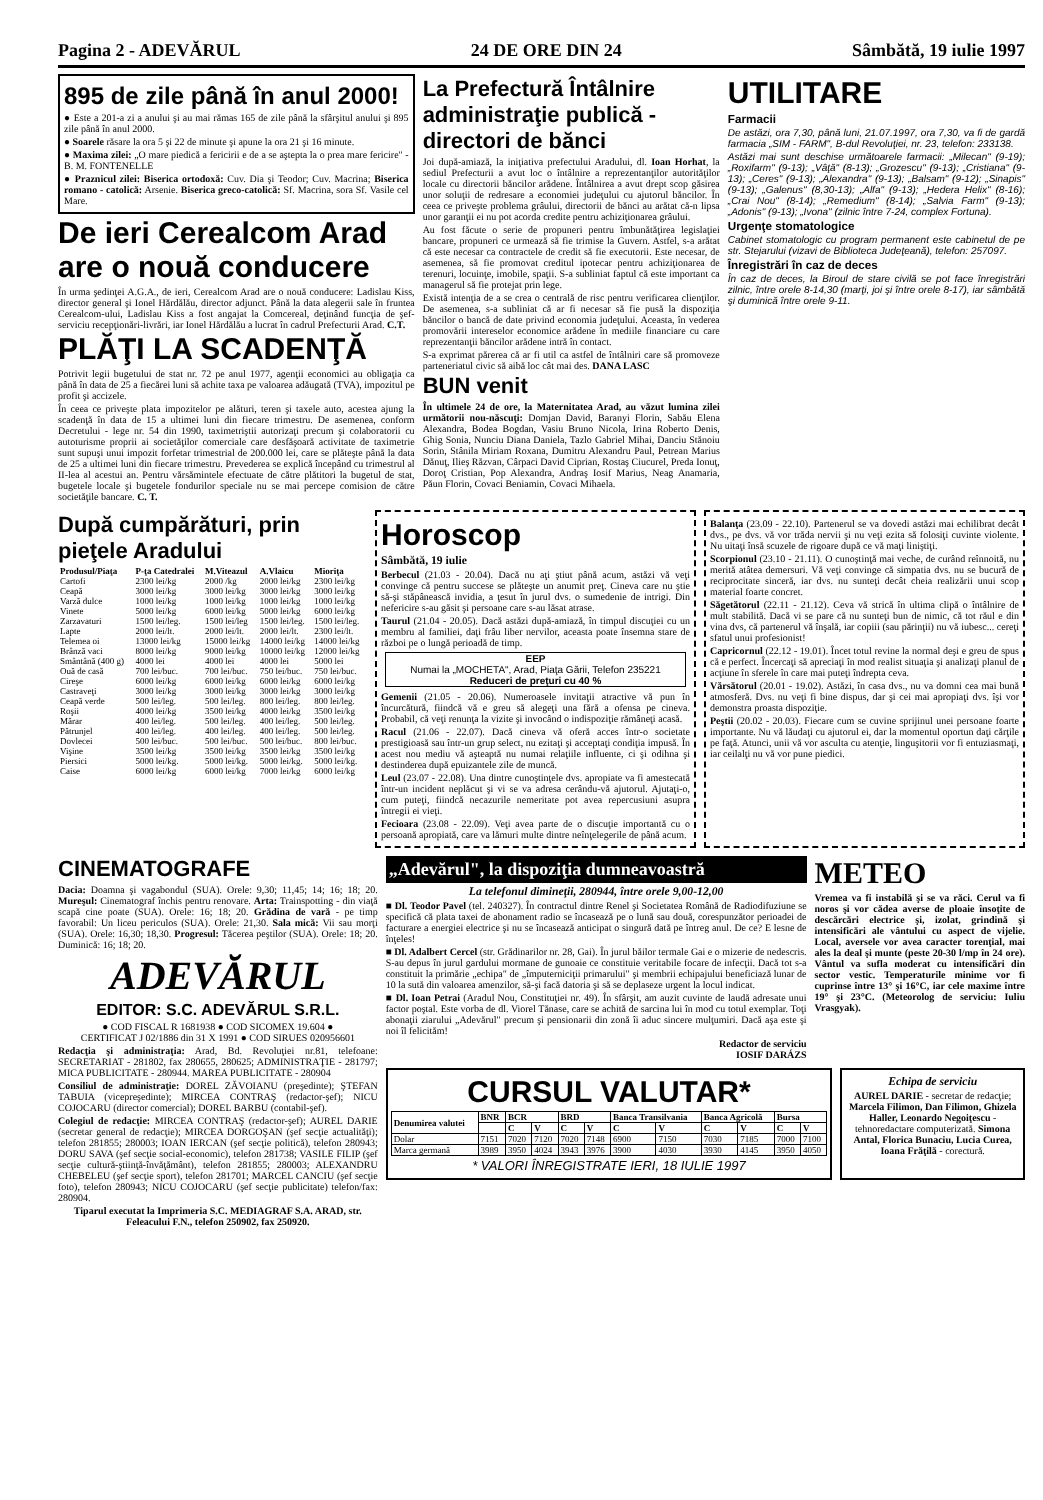Pagina 2 - ADEVĂRUL 24 DE ORE DIN 24 Sâmbătă, 19 iulie 1997
895 de zile până în anul 2000!
● Este a 201-a zi a anului şi au mai rămas 165 de zile până la sfârşitul anului şi 895 zile până în anul 2000.
● Soarele răsare la ora 5 şi 22 de minute şi apune la ora 21 şi 16 minute.
● Maxima zilei: „O mare piedică a fericirii e de a se aştepta la o prea mare fericire" - B. M. FONTENELLE
● Praznicul zilei: Biserica ortodoxă: Cuv. Dia şi Teodor; Cuv. Macrina; Biserica romano - catolică: Arsenie. Biserica greco-catolică: Sf. Macrina, sora Sf. Vasile cel Mare.
De ieri Cerealcom Arad are o nouă conducere
În urma şedinţei A.G.A., de ieri, Cerealcom Arad are o nouă conducere: Ladislau Kiss, director general şi Ionel Hărdălău, director adjunct. Până la data alegerii sale în fruntea Cerealcom-ului, Ladislau Kiss a fost angajat la Comcereal, deţinând funcţia de şef-serviciu recepţionări-livrări, iar Ionel Hărdălău a lucrat în cadrul Prefecturii Arad. C.T.
PLĂŢI LA SCADENŢĂ
Potrivit legii bugetului de stat nr. 72 pe anul 1977, agenţii economici au obligaţia ca până în data de 25 a fiecărei luni să achite taxa pe valoarea adăugată (TVA), impozitul pe profit şi accizele.
În ceea ce priveşte plata impozitelor pe alături, teren şi taxele auto, acestea ajung la scadenţă în data de 15 a ultimei luni din fiecare trimestru. De asemenea, conform Decretului - lege nr. 54 din 1990, taximetriştii autorizaţi precum şi colaboratorii cu autoturisme proprii ai societăţilor comerciale care desfăşoară activitate de taximetrie sunt supuşi unui impozit forfetar trimestrial de 200.000 lei, care se plăteşte până la data de 25 a ultimei luni din fiecare trimestru. Prevederea se explică începând cu trimestrul al II-lea al acestui an. Pentru vărsămintele efectuate de către plătitori la bugetul de stat, bugetele locale şi bugetele fondurilor speciale nu se mai percepe comision de către societăţile bancare. C. T.
La Prefectură Întâlnire administraţie publică - directori de bănci
Joi după-amiază, la iniţiativa prefectului Aradului, dl. Ioan Horhat, la sediul Prefecturii a avut loc o întâlnire a reprezentanţilor autorităţilor locale cu directorii băncilor arădene. Întâlnirea a avut drept scop găsirea unor soluţii de redresare a economiei judeţului cu ajutorul băncilor. În ceea ce priveşte problema grâului, directorii de bănci au arătat că-n lipsa unor garanţii ei nu pot acorda credite pentru achiziţionarea grâului.
Au fost făcute o serie de propuneri pentru îmbunătăţirea legislaţiei bancare, propuneri ce urmează să fie trimise la Guvern. Astfel, s-a arătat că este necesar ca contractele de credit să fie executorii. Este necesar, de asemenea, să fie promovat creditul ipotecar pentru achiziţionarea de terenuri, locuinţe, imobile, spaţii. S-a subliniat faptul că este important ca managerul să fie protejat prin lege.
Există intenţia de a se crea o centrală de risc pentru verificarea clienţilor. De asemenea, s-a subliniat că ar fi necesar să fie pusă la dispoziţia băncilor o bancă de date privind economia judeţului. Aceasta, în vederea promovării intereselor economice arădene în mediile financiare cu care reprezentanţii băncilor arădene intră în contact.
S-a exprimat părerea că ar fi util ca astfel de întâlniri care să promoveze parteneriatul civic să aibă loc cât mai des. DANA LASC
BUN venit
În ultimele 24 de ore, la Maternitatea Arad, au văzut lumina zilei următorii nou-născuţi: Domjan David, Baranyi Florin, Sabău Elena Alexandra, Bodea Bogdan, Vasiu Bruno Nicola, Irina Roberto Denis, Ghig Sonia, Nunciu Diana Daniela, Tazlo Gabriel Mihai, Danciu Stănoiu Sorin, Stânila Miriam Roxana, Dumitru Alexandru Paul, Petrean Marius Dănuţ, Ilieş Răzvan, Cârpaci David Ciprian, Rostaş Ciucurel, Preda Ionuţ, Doroţ Cristian, Pop Alexandra, Andraş Iosif Marius, Neag Anamaria, Păun Florin, Covaci Beniamin, Covaci Mihaela.
UTILITARE
Farmacii
De astăzi, ora 7,30, până luni, 21.07.1997, ora 7,30, va fi de gardă farmacia „SIM - FARM", B-dul Revoluţiei, nr. 23, telefon: 233138.
Astăzi mai sunt deschise următoarele farmacii: „Milecan" (9-19); „Roxifarm" (9-13); „Vâţă" (8-13); „Grozescu" (9-13); „Cristiana" (9-13); „Ceres" (9-13); „Alexandra" (9-13); „Balsam" (9-12); „Sinapis" (9-13); „Galenus" (8,30-13); „Alfa" (9-13); „Hedera Helix" (8-16); „Crai Nou" (8-14); „Remedium" (8-14); „Salvia Farm" (9-13); „Adonis" (9-13); „Ivona" (zilnic între 7-24, complex Fortuna).
Urgenţe stomatologice
Cabinet stomatologic cu program permanent este cabinetul de pe str. Stejarului (vizavi de Biblioteca Judeţeană), telefon: 257097.
Înregistrări în caz de deces
În caz de deces, la Biroul de stare civilă se pot face înregistrări zilnic, între orele 8-14,30 (marţi, joi şi între orele 8-17), iar sâmbătă şi duminică între orele 9-11.
După cumpărături, prin pieţele Aradului
| Produsul/Piaţa | P-ţa Catedralei | M.Viteazul | A.Vlaicu | Mioriţa |
| --- | --- | --- | --- | --- |
| Cartofi | 2300 lei/kg | 2000 /kg | 2000 lei/kg | 2300 lei/kg |
| Ceapă | 3000 lei/kg | 3000 lei/kg | 3000 lei/kg | 3000 lei/kg |
| Varză dulce | 1000 lei/kg | 1000 lei/kg | 1000 lei/kg | 1000 lei/kg |
| Vinete | 5000 lei/kg | 6000 lei/kg | 5000 lei/kg | 6000 lei/kg |
| Zarzavaturi | 1500 lei/leg. | 1500 lei/leg | 1500 lei/leg. | 1500 lei/leg. |
| Lapte | 2000 lei/lt. | 2000 lei/lt. | 2000 lei/lt. | 2300 lei/lt. |
| Telemea oi | 13000 lei/kg | 15000 lei/kg | 14000 lei/kg | 14000 lei/kg |
| Brânză vaci | 8000 lei/kg | 9000 lei/kg | 10000 lei/kg | 12000 lei/kg |
| Smântână (400 g) | 4000 lei | 4000 lei | 4000 lei | 5000 lei |
| Ouă de casă | 700 lei/buc. | 700 lei/buc. | 750 lei/buc. | 750 lei/buc. |
| Cireşe | 6000 lei/kg | 6000 lei/kg | 6000 lei/kg | 6000 lei/kg |
| Castraveţi | 3000 lei/kg | 3000 lei/kg | 3000 lei/kg | 3000 lei/kg |
| Ceapă verde | 500 lei/leg. | 500 lei/leg. | 800 lei/leg. | 800 lei/leg. |
| Roşii | 4000 lei/kg | 3500 lei/kg | 4000 lei/kg | 3500 lei/kg |
| Mărar | 400 lei/leg. | 500 lei/leg. | 400 lei/leg. | 500 lei/leg. |
| Pătrunjel | 400 lei/leg. | 400 lei/leg. | 400 lei/leg. | 500 lei/leg. |
| Dovlecei | 500 lei/buc. | 500 lei/buc. | 500 lei/buc. | 800 lei/buc. |
| Vişine | 3500 lei/kg | 3500 lei/kg | 3500 lei/kg | 3500 lei/kg |
| Piersici | 5000 lei/kg. | 5000 lei/kg. | 5000 lei/kg. | 5000 lei/kg. |
| Caise | 6000 lei/kg | 6000 lei/kg | 7000 lei/kg | 6000 lei/kg |
Horoscop
Sâmbătă, 19 iulie
Berbecul (21.03 - 20.04). Dacă nu aţi ştiut până acum, astăzi vă veţi convinge că pentru succese se plăteşte un anumit preţ. Cineva care nu ştie să-şi stăpânească invidia, a ţesut în jurul dvs. o sumedenie de intrigi. Din nefericire s-au găsit şi persoane care s-au lăsat atrase.
Taurul (21.04 - 20.05). Dacă astăzi după-amiază, în timpul discuţiei cu un membru al familiei, daţi frâu liber nervilor, aceasta poate însemna stare de război pe o lungă perioadă de timp.
EEP
Numai la „MOCHETA", Arad, Piaţa Gării, Telefon 235221
Reduceri de preţuri cu 40 %
Gemenii (21.05 - 20.06). Numeroasele invitaţii atractive vă pun în încurcătură, fiindcă vă e greu să alegeţi una fără a ofensa pe cineva. Probabil, că veţi renunţa la vizite şi invocând o indispoziţie rămâneţi acasă.
Racul (21.06 - 22.07). Dacă cineva vă oferă acces într-o societate prestigioasă sau într-un grup select, nu ezitaţi şi acceptaţi condiţia impusă. În acest nou mediu vă aşteaptă nu numai relaţiile influente, ci şi odihna şi destinderea după epuizantele zile de muncă.
Leul (23.07 - 22.08). Una dintre cunoştinţele dvs. apropiate va fi amestecată într-un incident neplăcut şi vi se va adresa cerându-vă ajutorul. Ajutaţi-o, cum puteţi, fiindcă necazurile nemeritate pot avea repercusiuni asupra întregii ei vieţi.
Fecioara (23.08 - 22.09). Veţi avea parte de o discuţie importantă cu o persoană apropiată, care va lămuri multe dintre neînţelegerile de până acum.
Balanţa (23.09 - 22.10). Partenerul se va dovedi astăzi mai echilibrat decât dvs., pe dvs. vă vor trăda nervii şi nu veţi ezita să folosiţi cuvinte violente. Nu uitaţi însă scuzele de rigoare după ce vă maţi liniştiţi.
Scorpionul (23.10 - 21.11). O cunoştinţă mai veche, de curând reînnoită, nu merită atâtea demersuri. Vă veţi convinge că simpatia dvs. nu se bucură de reciprocitate sinceră, iar dvs. nu sunteţi decât cheia realizării unui scop material foarte concret.
Săgetătorul (22.11 - 21.12). Ceva vă strică în ultima clipă o întâlnire de mult stabilită. Dacă vi se pare că nu sunteţi bun de nimic, că tot răul e din vina dvs, că partenerul vă înşală, iar copiii (sau părinţii) nu vă iubesc... cereţi sfatul unui profesionist!
Capricornul (22.12 - 19.01). Încet totul revine la normal deşi e greu de spus că e perfect. Încercaţi să apreciaţi în mod realist situaţia şi analizaţi planul de acţiune în sferele în care mai puteţi îndrepta ceva.
Vărsătorul (20.01 - 19.02). Astăzi, în casa dvs., nu va domni cea mai bună atmosferă. Dvs. nu veţi fi bine dispus, dar şi cei mai apropiaţi dvs. îşi vor demonstra proasta dispoziţie.
Peştii (20.02 - 20.03). Fiecare cum se cuvine sprijinul unei persoane foarte importante. Nu vă lăudaţi cu ajutorul ei, dar la momentul oportun daţi cărţile pe faţă. Atunci, unii vă vor asculta cu atenţie, linguşitorii vor fi entuziasmaţi, iar ceilalţi nu vă vor pune piedici.
CINEMATOGRAFE
Dacia: Doamna şi vagabondul (SUA). Orele: 9,30; 11,45; 14; 16; 18; 20. Mureşul: Cinematograf închis pentru renovare. Arta: Trainspotting - din viaţă scapă cine poate (SUA). Orele: 16; 18; 20. Grădina de vară - pe timp favorabil: Un liceu periculos (SUA). Orele: 21,30. Sala mică: Vii sau morţi (SUA). Orele: 16,30; 18,30. Progresul: Tăcerea peştilor (SUA). Orele: 18; 20. Duminică: 16; 18; 20.
ADEVĂRUL
EDITOR: S.C. ADEVĂRUL S.R.L.
● COD FISCAL R 1681938 ● COD SICOMEX 19.604 ●
CERTIFICAT J 02/1886 din 31 X 1991 ● COD SIRUES 020956601
Redacţia şi administraţia: Arad, Bd. Revoluţiei nr.81, telefoane: SECRETARIAT - 281802, fax 280655, 280625; ADMINISTRAŢIE - 281797; MICA PUBLICITATE - 280944. MAREA PUBLICITATE - 280904
Consiliul de administraţie: DOREL ZĂVOIANU (preşedinte); ŞTEFAN TABUIA (vicepreşedinte); MIRCEA CONTRAŞ (redactor-şef); NICU COJOCARU (director comercial); DOREL BARBU (contabil-şef).
Colegiul de redacţie: MIRCEA CONTRAŞ (redactor-şef); AUREL DARIE (secretar general de redacţie); MIRCEA DORGOŞAN (şef secţie actualităţi); telefon 281855; 280003; IOAN IERCAN (şef secţie politică), telefon 280943; DORU SAVA (şef secţie social-economic), telefon 281738; VASILE FILIP (şef secţie cultură-ştiinţă-învăţământ), telefon 281855; 280003; ALEXANDRU CHEBELEU (şef secţie sport), telefon 281701; MARCEL CANCIU (şef secţie foto), telefon 280943; NICU COJOCARU (şef secţie publicitate) telefon/fax: 280904.
Tiparul executat la Imprimeria S.C. MEDIAGRAF S.A. ARAD, str. Feleacului F.N., telefon 250902, fax 250920.
„Adevărul", la dispoziţia dumneavoastră
La telefonul dimineţii, 280944, între orele 9,00-12,00
■ Dl. Teodor Pavel (tel. 240327). În contractul dintre Renel şi Societatea Română de Radiodifuziune se specifică că plata taxei de abonament radio se încasează pe o lună sau două, corespunzător perioadei de facturare a energiei electrice şi nu se încasează anticipat o singură dată pe întreg anul. De ce? E lesne de înţeles!
■ Dl. Adalbert Cercel (str. Grădinarilor nr. 28, Gai). În jurul băilor termale Gai e o mizerie de nedescris. S-au depus în jurul gardului mormane de gunoaie ce constituie veritabile focare de infecţii. Dacă tot s-a constituit la primărie „echipa" de „împuterniciţii primarului" şi membrii echipajului beneficiază lunar de 10 la sută din valoarea amenzilor, să-şi facă datoria şi să se deplaseze urgent la locul indicat.
■ Dl. Ioan Petrai (Aradul Nou, Constituţiei nr. 49). În sfârşit, am auzit cuvinte de laudă adresate unui factor poştal. Este vorba de dl. Viorel Tănase, care se achită de sarcina lui în mod cu totul exemplar. Toţi abonaţii ziarului „Adevărul" precum şi pensionarii din zonă îi aduc sincere mulţumiri. Dacă aşa este şi noi îl felicităm!
Redactor de serviciu
IOSIF DARÁZS
METEO
Vremea va fi instabilă şi se va răci. Cerul va fi noros şi vor cădea averse de ploaie însoţite de descărcări electrice şi, izolat, grindină şi intensificări ale vântului cu aspect de vijelie. Local, aversele vor avea caracter torenţial, mai ales la deal şi munte (peste 20-30 l/mp în 24 ore). Vântul va sufla moderat cu intensificări din sector vestic. Temperaturile minime vor fi cuprinse între 13° şi 16°C, iar cele maxime între 19° şi 23°C. (Meteorolog de serviciu: Iuliu Vrasgyak).
CURSUL VALUTAR*
| Denumirea valutei | BNR | BCR | | BRD | | Banca Transilvania | | Banca Agricolă | | Bursa | |
| --- | --- | --- | --- | --- | --- | --- | --- | --- | --- | --- | --- |
| | | C | V | C | V | C | V | C | V | C | V |
| Dolar | 7151 | 7020 | 7120 | 7020 | 7148 | 6900 | 7150 | 7030 | 7185 | 7000 | 7100 |
| Marca germană | 3989 | 3950 | 4024 | 3943 | 3976 | 3900 | 4030 | 3930 | 4145 | 3950 | 4050 |
* VALORI ÎNREGISTRATE IERI, 18 IULIE 1997
Echipa de serviciu
AUREL DARIE - secretar de redacţie; Marcela Filimon, Dan Filimon, Ghizela Haller, Leonardo Negoiţescu - tehnoredactare computerizată. Simona Antal, Florica Bunaciu, Lucia Curea, Ioana Frăţilă - corectură.